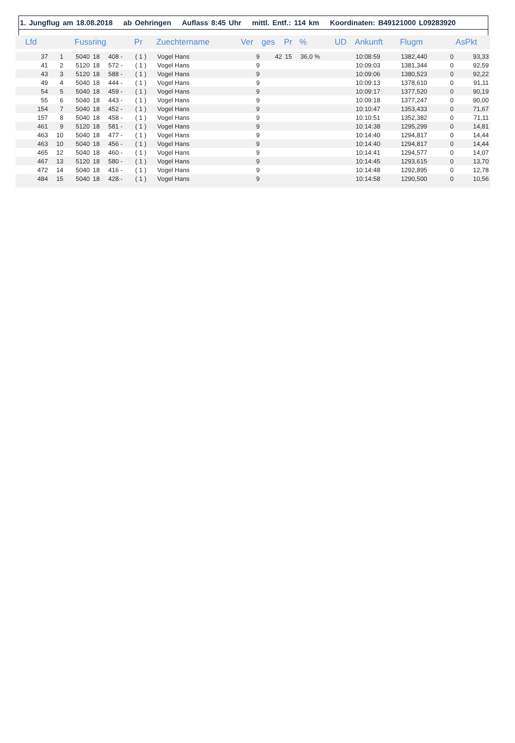1. Jungflug am 18.08.2018 ab Oehringen Auflass 8:45 Uhr mittl. Entf.: 114 km Koordinaten: B49121000 L09283920
| Lfd | | Fussring | | | Pr | Zuechtername | Ver | ges | Pr | % | UD | Ankunft | Flugm | | AsPkt |
| --- | --- | --- | --- | --- | --- | --- | --- | --- | --- | --- | --- | --- | --- | --- | --- |
| 37 | 1 | 5040 | 18 | 408 - | ( 1 ) | Vogel Hans | 9 | 42 | 15 | 36,0 % | | 10:08:59 | 1382,440 | 0 | 93,33 |
| 41 | 2 | 5120 | 18 | 572 - | ( 1 ) | Vogel Hans | 9 | | | | | 10:09:03 | 1381,344 | 0 | 92,59 |
| 43 | 3 | 5120 | 18 | 588 - | ( 1 ) | Vogel Hans | 9 | | | | | 10:09:06 | 1380,523 | 0 | 92,22 |
| 49 | 4 | 5040 | 18 | 444 - | ( 1 ) | Vogel Hans | 9 | | | | | 10:09:13 | 1378,610 | 0 | 91,11 |
| 54 | 5 | 5040 | 18 | 459 - | ( 1 ) | Vogel Hans | 9 | | | | | 10:09:17 | 1377,520 | 0 | 90,19 |
| 55 | 6 | 5040 | 18 | 443 - | ( 1 ) | Vogel Hans | 9 | | | | | 10:09:18 | 1377,247 | 0 | 90,00 |
| 154 | 7 | 5040 | 18 | 452 - | ( 1 ) | Vogel Hans | 9 | | | | | 10:10:47 | 1353,433 | 0 | 71,67 |
| 157 | 8 | 5040 | 18 | 458 - | ( 1 ) | Vogel Hans | 9 | | | | | 10:10:51 | 1352,382 | 0 | 71,11 |
| 461 | 9 | 5120 | 18 | 581 - | ( 1 ) | Vogel Hans | 9 | | | | | 10:14:38 | 1295,299 | 0 | 14,81 |
| 463 | 10 | 5040 | 18 | 477 - | ( 1 ) | Vogel Hans | 9 | | | | | 10:14:40 | 1294,817 | 0 | 14,44 |
| 463 | 10 | 5040 | 18 | 456 - | ( 1 ) | Vogel Hans | 9 | | | | | 10:14:40 | 1294,817 | 0 | 14,44 |
| 465 | 12 | 5040 | 18 | 460 - | ( 1 ) | Vogel Hans | 9 | | | | | 10:14:41 | 1294,577 | 0 | 14,07 |
| 467 | 13 | 5120 | 18 | 580 - | ( 1 ) | Vogel Hans | 9 | | | | | 10:14:45 | 1293,615 | 0 | 13,70 |
| 472 | 14 | 5040 | 18 | 416 - | ( 1 ) | Vogel Hans | 9 | | | | | 10:14:48 | 1292,895 | 0 | 12,78 |
| 484 | 15 | 5040 | 18 | 428 - | ( 1 ) | Vogel Hans | 9 | | | | | 10:14:58 | 1290,500 | 0 | 10,56 |